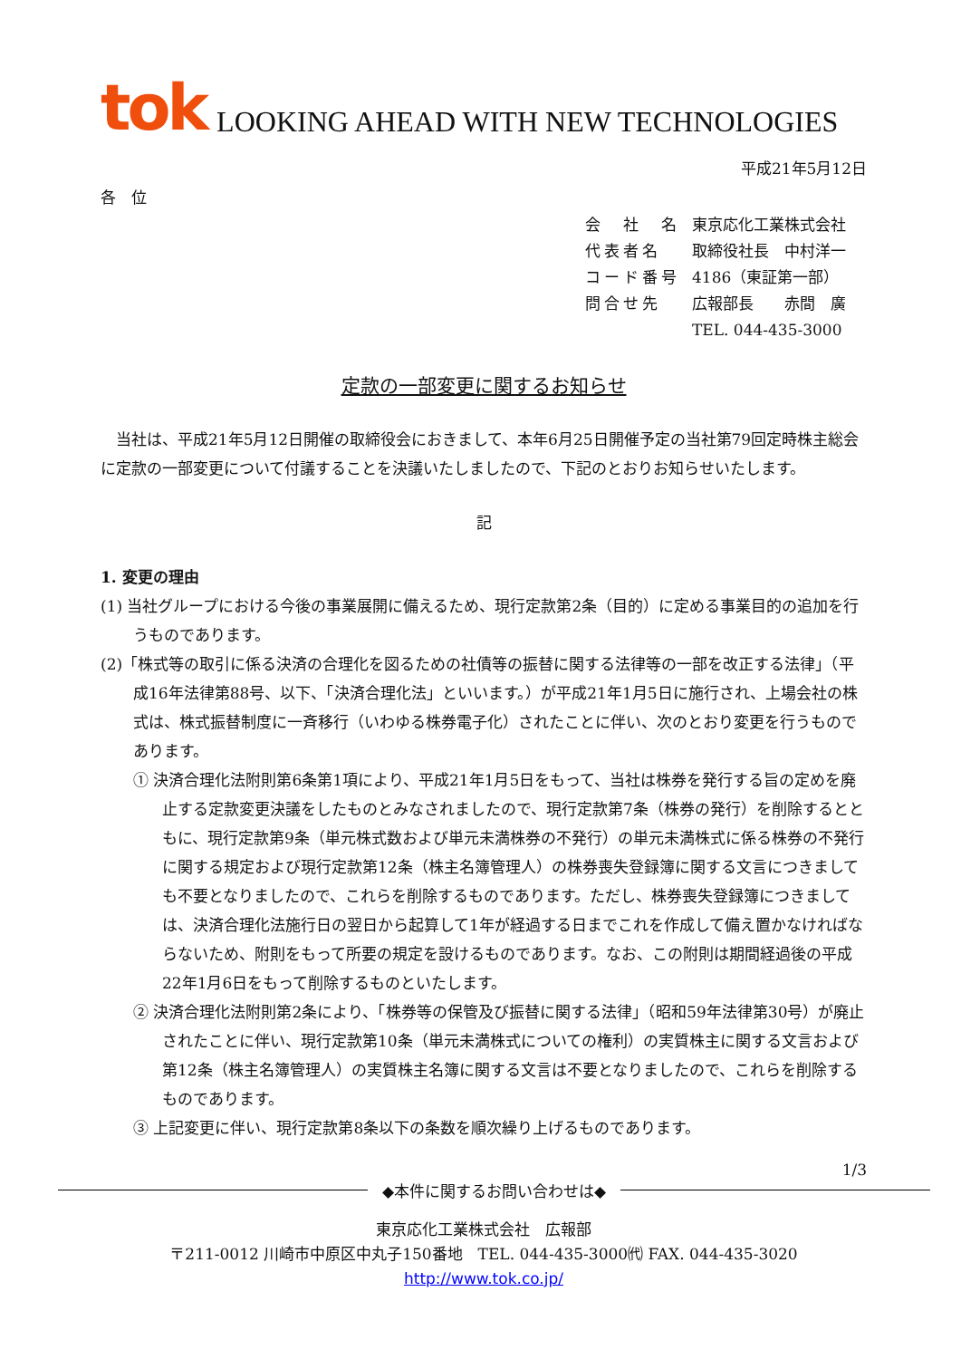tok LOOKING AHEAD WITH NEW TECHNOLOGIES
平成21年5月12日
各　位
| 会 社 名 | 東京応化工業株式会社 |
| 代表者名 | 取締役社長 中村洋一 |
| コード番号 | 4186（東証第一部） |
| 問合せ先 | 広報部長 赤間 廣 |
| | TEL. 044-435-3000 |
定款の一部変更に関するお知らせ
　当社は、平成21年5月12日開催の取締役会におきまして、本年6月25日開催予定の当社第79回定時株主総会に定款の一部変更について付議することを決議いたしましたので、下記のとおりお知らせいたします。
記
1. 変更の理由
(1) 当社グループにおける今後の事業展開に備えるため、現行定款第2条（目的）に定める事業目的の追加を行うものであります。
(2)「株式等の取引に係る決済の合理化を図るための社債等の振替に関する法律等の一部を改正する法律」（平成16年法律第88号、以下、「決済合理化法」といいます。）が平成21年1月5日に施行され、上場会社の株式は、株式振替制度に一斉移行（いわゆる株券電子化）されたことに伴い、次のとおり変更を行うものであります。
① 決済合理化法附則第6条第1項により、平成21年1月5日をもって、当社は株券を発行する旨の定めを廃止する定款変更決議をしたものとみなされましたので、現行定款第7条（株券の発行）を削除するとともに、現行定款第9条（単元株式数および単元未満株券の不発行）の単元未満株式に係る株券の不発行に関する規定および現行定款第12条（株主名簿管理人）の株券喪失登録簿に関する文言につきましても不要となりましたので、これらを削除するものであります。ただし、株券喪失登録簿につきましては、決済合理化法施行日の翌日から起算して1年が経過する日までこれを作成して備え置かなければならないため、附則をもって所要の規定を設けるものであります。なお、この附則は期間経過後の平成22年1月6日をもって削除するものといたします。
② 決済合理化法附則第2条により、「株券等の保管及び振替に関する法律」（昭和59年法律第30号）が廃止されたことに伴い、現行定款第10条（単元未満株式についての権利）の実質株主に関する文言および第12条（株主名簿管理人）の実質株主名簿に関する文言は不要となりましたので、これらを削除するものであります。
③ 上記変更に伴い、現行定款第8条以下の条数を順次繰り上げるものであります。
1/3
◆本件に関するお問い合わせは◆
東京応化工業株式会社　広報部
〒211-0012 川崎市中原区中丸子150番地　TEL. 044-435-3000㈹ FAX. 044-435-3020
http://www.tok.co.jp/